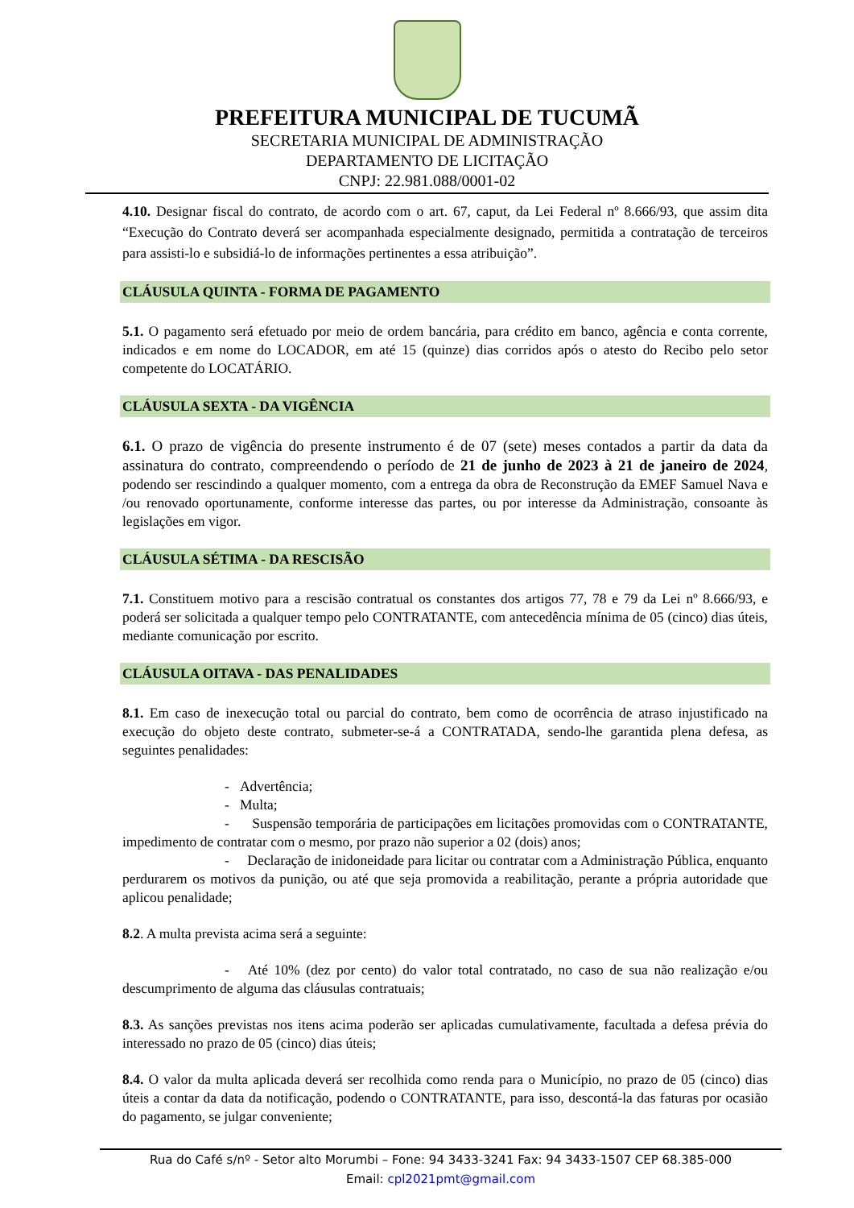PREFEITURA MUNICIPAL DE TUCUMÃ
SECRETARIA MUNICIPAL DE ADMINISTRAÇÃO
DEPARTAMENTO DE LICITAÇÃO
CNPJ: 22.981.088/0001-02
4.10. Designar fiscal do contrato, de acordo com o art. 67, caput, da Lei Federal nº 8.666/93, que assim dita “Execução do Contrato deverá ser acompanhada especialmente designado, permitida a contratação de terceiros para assisti-lo e subsidiá-lo de informações pertinentes a essa atribuição”.
CLÁUSULA QUINTA - FORMA DE PAGAMENTO
5.1. O pagamento será efetuado por meio de ordem bancária, para crédito em banco, agência e conta corrente, indicados e em nome do LOCADOR, em até 15 (quinze) dias corridos após o atesto do Recibo pelo setor competente do LOCATÁRIO.
CLÁUSULA SEXTA - DA VIGÊNCIA
6.1. O prazo de vigência do presente instrumento é de 07 (sete) meses contados a partir da data da assinatura do contrato, compreendendo o período de 21 de junho de 2023 à 21 de janeiro de 2024, podendo ser rescindindo a qualquer momento, com a entrega da obra de Reconstrução da EMEF Samuel Nava e /ou renovado oportunamente, conforme interesse das partes, ou por interesse da Administração, consoante às legislações em vigor.
CLÁUSULA SÉTIMA - DA RESCISÃO
7.1. Constituem motivo para a rescisão contratual os constantes dos artigos 77, 78 e 79 da Lei nº 8.666/93, e poderá ser solicitada a qualquer tempo pelo CONTRATANTE, com antecedência mínima de 05 (cinco) dias úteis, mediante comunicação por escrito.
CLÁUSULA OITAVA - DAS PENALIDADES
8.1. Em caso de inexecução total ou parcial do contrato, bem como de ocorrência de atraso injustificado na execução do objeto deste contrato, submeter-se-á a CONTRATADA, sendo-lhe garantida plena defesa, as seguintes penalidades:
- Advertência;
- Multa;
- Suspensão temporária de participações em licitações promovidas com o CONTRATANTE, impedimento de contratar com o mesmo, por prazo não superior a 02 (dois) anos;
- Declaração de inidoneidade para licitar ou contratar com a Administração Pública, enquanto perdurarem os motivos da punição, ou até que seja promovida a reabilitação, perante a própria autoridade que aplicou penalidade;
8.2. A multa prevista acima será a seguinte:
- Até 10% (dez por cento) do valor total contratado, no caso de sua não realização e/ou descumprimento de alguma das cláusulas contratuais;
8.3. As sanções previstas nos itens acima poderão ser aplicadas cumulativamente, facultada a defesa prévia do interessado no prazo de 05 (cinco) dias úteis;
8.4. O valor da multa aplicada deverá ser recolhida como renda para o Município, no prazo de 05 (cinco) dias úteis a contar da data da notificação, podendo o CONTRATANTE, para isso, descontá-la das faturas por ocasião do pagamento, se julgar conveniente;
Rua do Café s/nº - Setor alto Morumbi – Fone: 94 3433-3241 Fax: 94 3433-1507 CEP 68.385-000
Email: cpl2021pmt@gmail.com